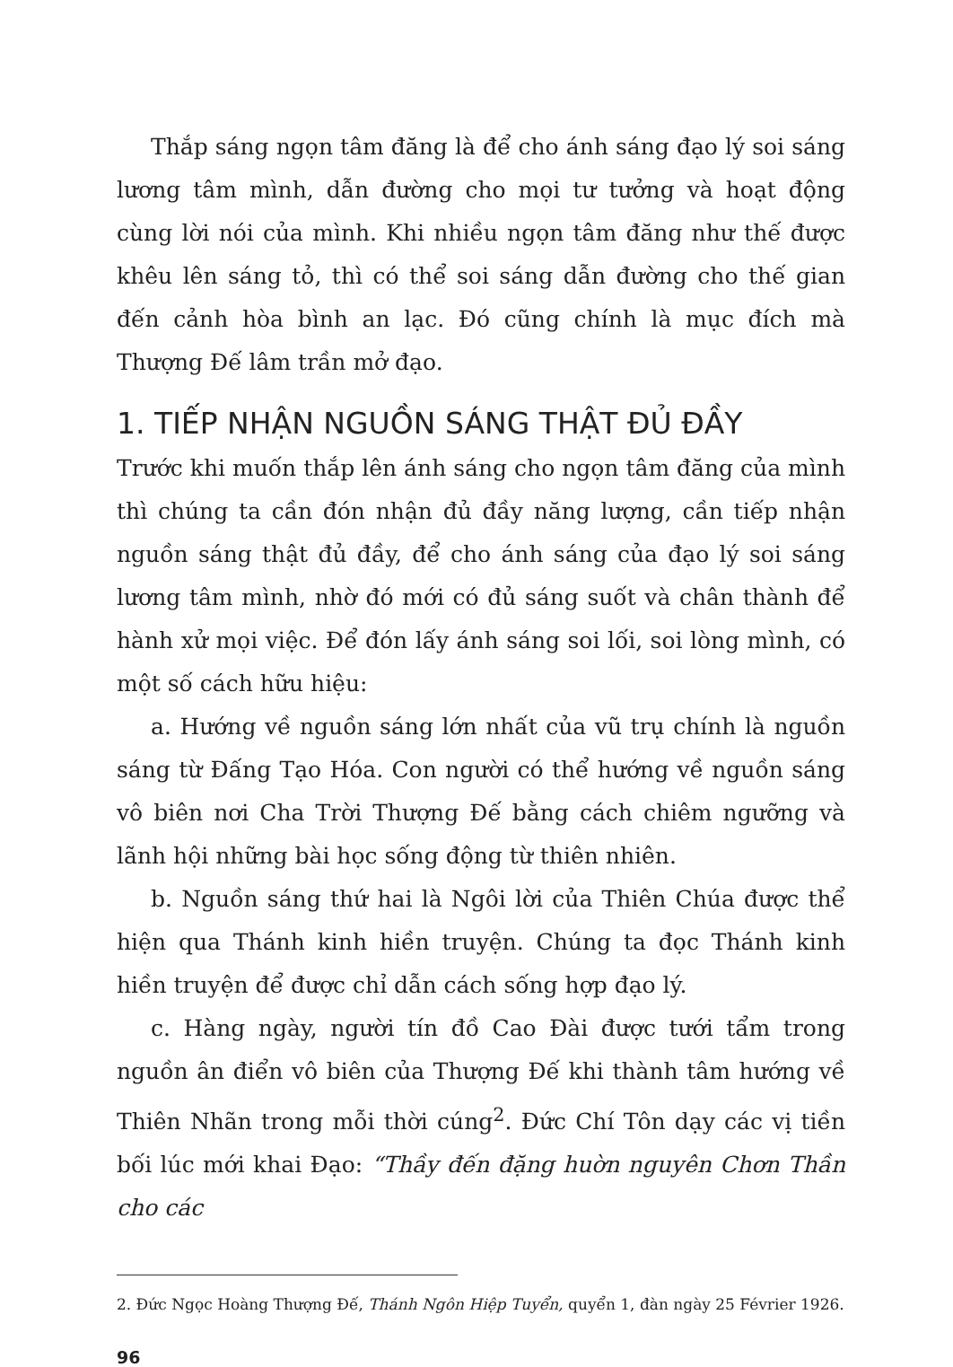Thắp sáng ngọn tâm đăng là để cho ánh sáng đạo lý soi sáng lương tâm mình, dẫn đường cho mọi tư tưởng và hoạt động cùng lời nói của mình. Khi nhiều ngọn tâm đăng như thế được khêu lên sáng tỏ, thì có thể soi sáng dẫn đường cho thế gian đến cảnh hòa bình an lạc. Đó cũng chính là mục đích mà Thượng Đế lâm trần mở đạo.
1. TIẾP NHẬN NGUỒN SÁNG THẬT ĐỦ ĐẦY
Trước khi muốn thắp lên ánh sáng cho ngọn tâm đăng của mình thì chúng ta cần đón nhận đủ đầy năng lượng, cần tiếp nhận nguồn sáng thật đủ đầy, để cho ánh sáng của đạo lý soi sáng lương tâm mình, nhờ đó mới có đủ sáng suốt và chân thành để hành xử mọi việc. Để đón lấy ánh sáng soi lối, soi lòng mình, có một số cách hữu hiệu:
a. Hướng về nguồn sáng lớn nhất của vũ trụ chính là nguồn sáng từ Đấng Tạo Hóa. Con người có thể hướng về nguồn sáng vô biên nơi Cha Trời Thượng Đế bằng cách chiêm ngưỡng và lãnh hội những bài học sống động từ thiên nhiên.
b. Nguồn sáng thứ hai là Ngôi lời của Thiên Chúa được thể hiện qua Thánh kinh hiền truyện. Chúng ta đọc Thánh kinh hiền truyện để được chỉ dẫn cách sống hợp đạo lý.
c. Hàng ngày, người tín đồ Cao Đài được tưới tẩm trong nguồn ân điển vô biên của Thượng Đế khi thành tâm hướng về Thiên Nhãn trong mỗi thời cúng<sup>2</sup>. Đức Chí Tôn dạy các vị tiền bối lúc mới khai Đạo: “Thầy đến đặng huờn nguyên Chơn Thần cho các
2. Đức Ngọc Hoàng Thượng Đế, Thánh Ngôn Hiệp Tuyển, quyển 1, đàn ngày 25 Février 1926.
96